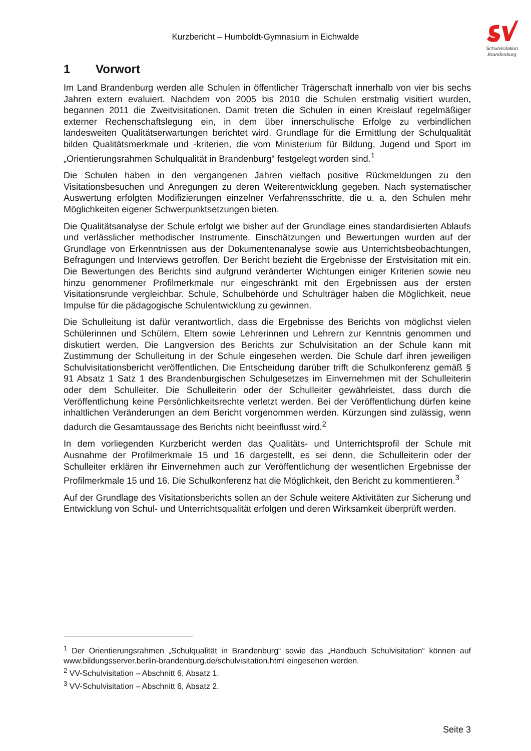Kurzbericht – Humboldt-Gymnasium in Eichwalde
Schulvisitation
Brandenburg
1 Vorwort
Im Land Brandenburg werden alle Schulen in öffentlicher Trägerschaft innerhalb von vier bis sechs Jahren extern evaluiert. Nachdem von 2005 bis 2010 die Schulen erstmalig visitiert wurden, begannen 2011 die Zweitvisitationen. Damit treten die Schulen in einen Kreislauf regelmäßiger externer Rechenschaftslegung ein, in dem über innerschulische Erfolge zu verbindlichen landesweiten Qualitätserwartungen berichtet wird. Grundlage für die Ermittlung der Schulqualität bilden Qualitätsmerkmale und -kriterien, die vom Ministerium für Bildung, Jugend und Sport im „Orientierungsrahmen Schulqualität in Brandenburg“ festgelegt worden sind.<sup>1</sup>
Die Schulen haben in den vergangenen Jahren vielfach positive Rückmeldungen zu den Visitationsbesuchen und Anregungen zu deren Weiterentwicklung gegeben. Nach systematischer Auswertung erfolgten Modifizierungen einzelner Verfahrensschritte, die u. a. den Schulen mehr Möglichkeiten eigener Schwerpunktsetzungen bieten.
Die Qualitätsanalyse der Schule erfolgt wie bisher auf der Grundlage eines standardisierten Ablaufs und verlässlicher methodischer Instrumente. Einschätzungen und Bewertungen wurden auf der Grundlage von Erkenntnissen aus der Dokumentenanalyse sowie aus Unterrichtsbeobachtungen, Befragungen und Interviews getroffen. Der Bericht bezieht die Ergebnisse der Erstvisitation mit ein. Die Bewertungen des Berichts sind aufgrund veränderter Wichtungen einiger Kriterien sowie neu hinzu genommener Profilmerkmale nur eingeschränkt mit den Ergebnissen aus der ersten Visitationsrunde vergleichbar. Schule, Schulbehörde und Schulträger haben die Möglichkeit, neue Impulse für die pädagogische Schulentwicklung zu gewinnen.
Die Schulleitung ist dafür verantwortlich, dass die Ergebnisse des Berichts von möglichst vielen Schülerinnen und Schülern, Eltern sowie Lehrerinnen und Lehrern zur Kenntnis genommen und diskutiert werden. Die Langversion des Berichts zur Schulvisitation an der Schule kann mit Zustimmung der Schulleitung in der Schule eingesehen werden. Die Schule darf ihren jeweiligen Schulvisitationsbericht veröffentlichen. Die Entscheidung darüber trifft die Schulkonferenz gemäß § 91 Absatz 1 Satz 1 des Brandenburgischen Schulgesetzes im Einvernehmen mit der Schulleiterin oder dem Schulleiter. Die Schulleiterin oder der Schulleiter gewährleistet, dass durch die Veröffentlichung keine Persönlichkeitsrechte verletzt werden. Bei der Veröffentlichung dürfen keine inhaltlichen Veränderungen an dem Bericht vorgenommen werden. Kürzungen sind zulässig, wenn dadurch die Gesamtaussage des Berichts nicht beeinflusst wird.<sup>2</sup>
In dem vorliegenden Kurzbericht werden das Qualitäts- und Unterrichtsprofil der Schule mit Ausnahme der Profilmerkmale 15 und 16 dargestellt, es sei denn, die Schulleiterin oder der Schulleiter erklären ihr Einvernehmen auch zur Veröffentlichung der wesentlichen Ergebnisse der Profilmerkmale 15 und 16. Die Schulkonferenz hat die Möglichkeit, den Bericht zu kommentieren.<sup>3</sup>
Auf der Grundlage des Visitationsberichts sollen an der Schule weitere Aktivitäten zur Sicherung und Entwicklung von Schul- und Unterrichtsqualität erfolgen und deren Wirksamkeit überprüft werden.
<sup>1</sup> Der Orientierungsrahmen „Schulqualität in Brandenburg“ sowie das „Handbuch Schulvisitation“ können auf www.bildungsserver.berlin-brandenburg.de/schulvisitation.html eingesehen werden.
<sup>2</sup> VV-Schulvisitation – Abschnitt 6, Absatz 1.
<sup>3</sup> VV-Schulvisitation – Abschnitt 6, Absatz 2.
Seite 3